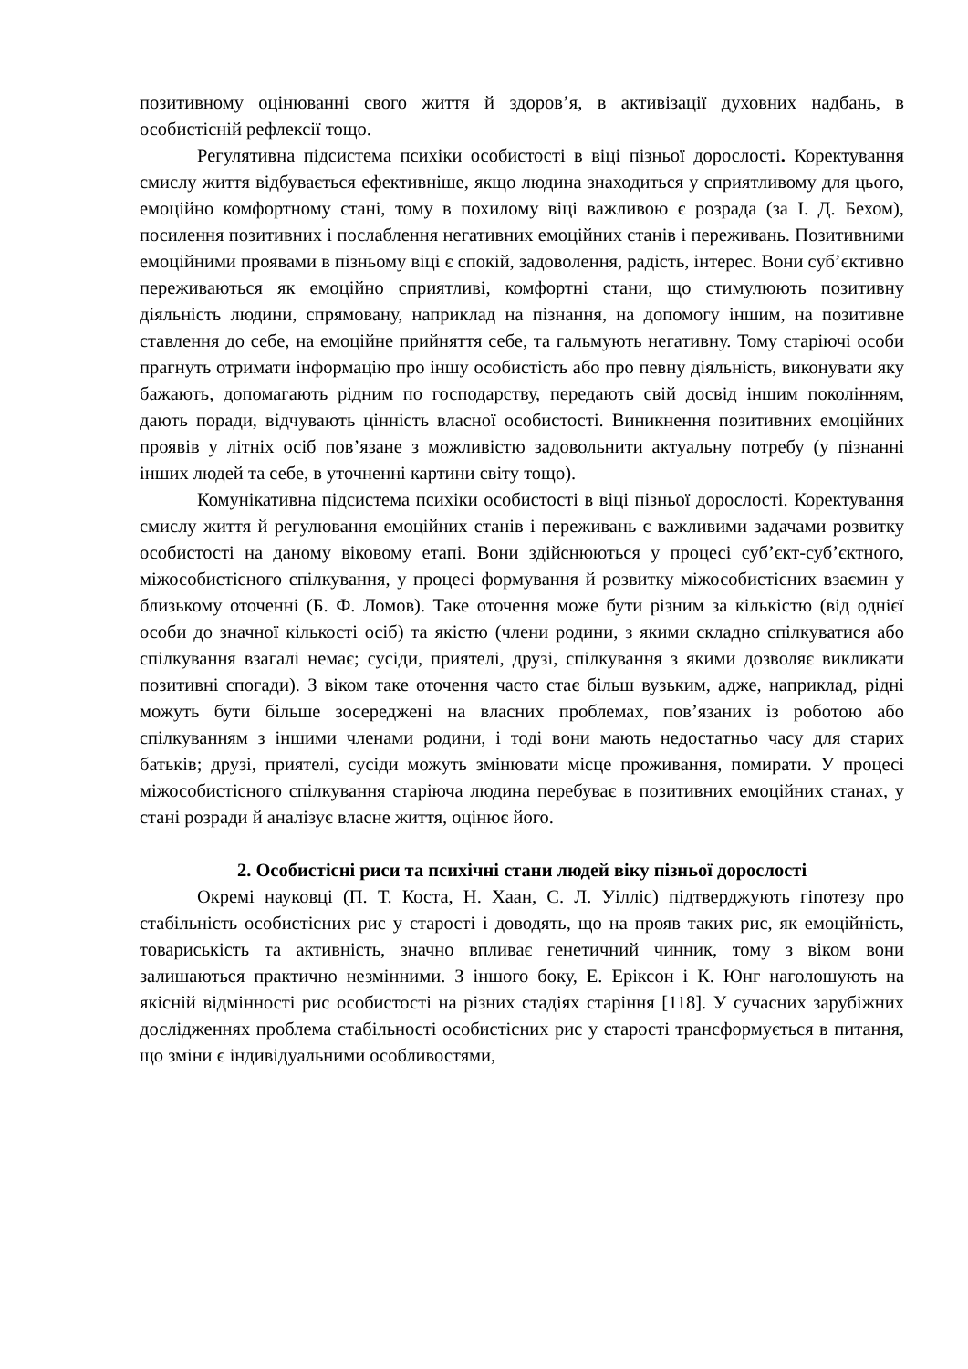позитивному оцінюванні свого життя й здоров’я, в активізації духовних надбань, в особистісній рефлексії тощо.
Регулятивна підсистема психіки особистості в віці пізньої дорослості. Коректування смислу життя відбувається ефективніше, якщо людина знаходиться у сприятливому для цього, емоційно комфортному стані, тому в похилому віці важливою є розрада (за І. Д. Бехом), посилення позитивних і послаблення негативних емоційних станів і переживань. Позитивними емоційними проявами в пізньому віці є спокій, задоволення, радість, інтерес. Вони суб’єктивно переживаються як емоційно сприятливі, комфортні стани, що стимулюють позитивну діяльність людини, спрямовану, наприклад на пізнання, на допомогу іншим, на позитивне ставлення до себе, на емоційне прийняття себе, та гальмують негативну. Тому старіючі особи прагнуть отримати інформацію про іншу особистість або про певну діяльність, виконувати яку бажають, допомагають рідним по господарству, передають свій досвід іншим поколінням, дають поради, відчувають цінність власної особистості. Виникнення позитивних емоційних проявів у літніх осіб пов’язане з можливістю задовольнити актуальну потребу (у пізнанні інших людей та себе, в уточненні картини світу тощо).
Комунікативна підсистема психіки особистості в віці пізньої дорослості. Коректування смислу життя й регулювання емоційних станів і переживань є важливими задачами розвитку особистості на даному віковому етапі. Вони здійснюються у процесі суб’єкт-суб’єктного, міжособистісного спілкування, у процесі формування й розвитку міжособистісних взаємин у близькому оточенні (Б. Ф. Ломов). Таке оточення може бути різним за кількістю (від однієї особи до значної кількості осіб) та якістю (члени родини, з якими складно спілкуватися або спілкування взагалі немає; сусіди, приятелі, друзі, спілкування з якими дозволяє викликати позитивні спогади). З віком таке оточення часто стає більш вузьким, адже, наприклад, рідні можуть бути більше зосереджені на власних проблемах, пов’язаних із роботою або спілкуванням з іншими членами родини, і тоді вони мають недостатньо часу для старих батьків; друзі, приятелі, сусіди можуть змінювати місце проживання, помирати. У процесі міжособистісного спілкування старіюча людина перебуває в позитивних емоційних станах, у стані розради й аналізує власне життя, оцінює його.
2. Особистісні риси та психічні стани людей віку пізньої дорослості
Окремі науковці (П. Т. Коста, Н. Хаан, С. Л. Уілліс) підтверджують гіпотезу про стабільність особистісних рис у старості і доводять, що на прояв таких рис, як емоційність, товариськість та активність, значно впливає генетичний чинник, тому з віком вони залишаються практично незмінними. З іншого боку, Е. Еріксон і К. Юнг наголошують на якісній відмінності рис особистості на різних стадіях старіння [118]. У сучасних зарубіжних дослідженнях проблема стабільності особистісних рис у старості трансформується в питання, що зміни є індивідуальними особливостями,